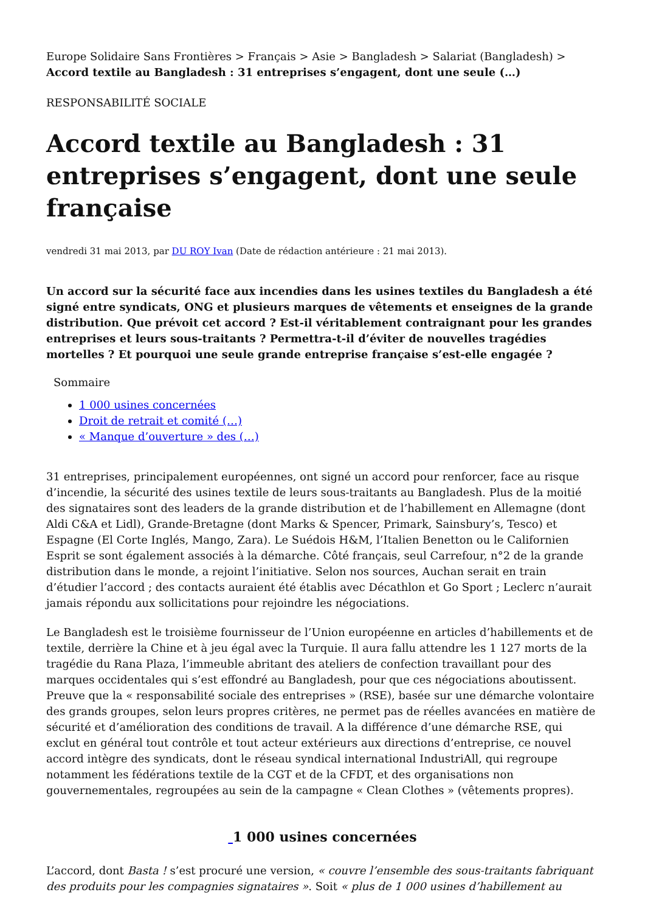Europe Solidaire Sans Frontières > Français > Asie > Bangladesh > Salariat (Bangladesh) > Accord textile au Bangladesh : 31 entreprises s’engagent, dont une seule (…)
RESPONSABILITÉ SOCIALE
Accord textile au Bangladesh : 31 entreprises s’engagent, dont une seule française
vendredi 31 mai 2013, par DU ROY Ivan (Date de rédaction antérieure : 21 mai 2013).
Un accord sur la sécurité face aux incendies dans les usines textiles du Bangladesh a été signé entre syndicats, ONG et plusieurs marques de vêtements et enseignes de la grande distribution. Que prévoit cet accord ? Est-il véritablement contraignant pour les grandes entreprises et leurs sous-traitants ? Permettra-t-il d’éviter de nouvelles tragédies mortelles ? Et pourquoi une seule grande entreprise française s’est-elle engagée ?
Sommaire
1 000 usines concernées
Droit de retrait et comité (…)
« Manque d’ouverture » des (…)
31 entreprises, principalement européennes, ont signé un accord pour renforcer, face au risque d’incendie, la sécurité des usines textile de leurs sous-traitants au Bangladesh. Plus de la moitié des signataires sont des leaders de la grande distribution et de l’habillement en Allemagne (dont Aldi C&A et Lidl), Grande-Bretagne (dont Marks & Spencer, Primark, Sainsbury’s, Tesco) et Espagne (El Corte Inglés, Mango, Zara). Le Suédois H&M, l’Italien Benetton ou le Californien Esprit se sont également associés à la démarche. Côté français, seul Carrefour, n°2 de la grande distribution dans le monde, a rejoint l’initiative. Selon nos sources, Auchan serait en train d’étudier l’accord ; des contacts auraient été établis avec Décathlon et Go Sport ; Leclerc n’aurait jamais répondu aux sollicitations pour rejoindre les négociations.
Le Bangladesh est le troisième fournisseur de l’Union européenne en articles d’habillements et de textile, derrière la Chine et à jeu égal avec la Turquie. Il aura fallu attendre les 1 127 morts de la tragédie du Rana Plaza, l’immeuble abritant des ateliers de confection travaillant pour des marques occidentales qui s’est effondré au Bangladesh, pour que ces négociations aboutissent. Preuve que la « responsabilité sociale des entreprises » (RSE), basée sur une démarche volontaire des grands groupes, selon leurs propres critères, ne permet pas de réelles avancées en matière de sécurité et d’amélioration des conditions de travail. A la différence d’une démarche RSE, qui exclut en général tout contrôle et tout acteur extérieurs aux directions d’entreprise, ce nouvel accord intègre des syndicats, dont le réseau syndical international IndustriAll, qui regroupe notamment les fédérations textile de la CGT et de la CFDT, et des organisations non gouvernementales, regroupées au sein de la campagne « Clean Clothes » (vêtements propres).
1 000 usines concernées
L’accord, dont Basta ! s’est procuré une version, « couvre l’ensemble des sous-traitants fabriquant des produits pour les compagnies signataires ». Soit « plus de 1 000 usines d’habillement au